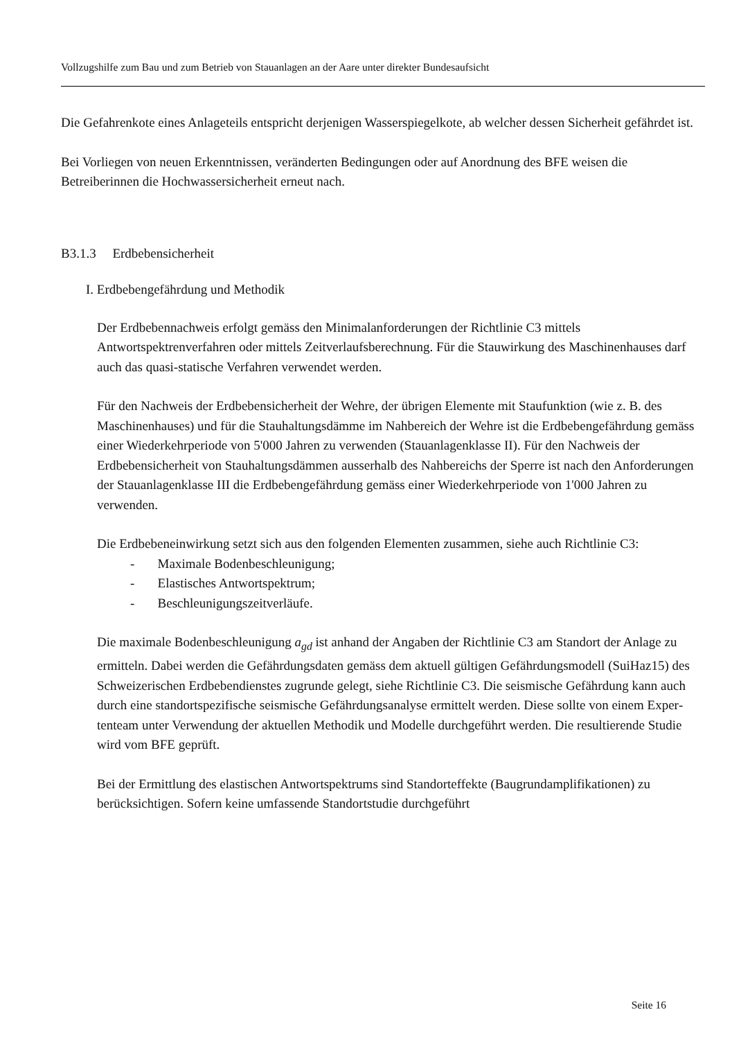Vollzugshilfe zum Bau und zum Betrieb von Stauanlagen an der Aare unter direkter Bundesaufsicht
Die Gefahrenkote eines Anlageteils entspricht derjenigen Wasserspiegelkote, ab welcher dessen Sicherheit gefährdet ist.
Bei Vorliegen von neuen Erkenntnissen, veränderten Bedingungen oder auf Anordnung des BFE weisen die Betreiberinnen die Hochwassersicherheit erneut nach.
B3.1.3 Erdbebensicherheit
I. Erdbebengefährdung und Methodik
Der Erdbebennachweis erfolgt gemäss den Minimalanforderungen der Richtlinie C3 mittels Antwortspektrenverfahren oder mittels Zeitverlaufsberechnung. Für die Stauwirkung des Maschinenhauses darf auch das quasi-statische Verfahren verwendet werden.
Für den Nachweis der Erdbebensicherheit der Wehre, der übrigen Elemente mit Staufunk­tion (wie z. B. des Maschinenhauses) und für die Stauhaltungsdämme im Nahbereich der Wehre ist die Erdbebengefährdung gemäss einer Wiederkehrperiode von 5'000 Jahren zu verwenden (Stauanlagenklasse II). Für den Nachweis der Erdbebensicherheit von Stauhal­tungsdämmen ausserhalb des Nahbereichs der Sperre ist nach den Anforderungen der Stau­anlagenklasse III die Erdbebengefährdung gemäss einer Wiederkehrperiode von 1'000 Jah­ren zu verwenden.
Die Erdbebeneinwirkung setzt sich aus den folgenden Elementen zusammen, siehe auch Richtlinie C3:
- Maximale Bodenbeschleunigung;
- Elastisches Antwortspektrum;
- Beschleunigungszeitverläufe.
Die maximale Bodenbeschleunigung a<sub>gd</sub> ist anhand der Angaben der Richtlinie C3 am Standort der Anlage zu ermitteln. Dabei werden die Gefährdungsdaten gemäss dem aktuell gültigen Gefährdungsmodell (SuiHaz15) des Schweizerischen Erdbebendienstes zugrunde gelegt, siehe Richtlinie C3. Die seismische Gefährdung kann auch durch eine standortspe­zifische seismische Gefährdungsanalyse ermittelt werden. Diese sollte von einem Exper­tenteam unter Verwendung der aktuellen Methodik und Modelle durchgeführt werden. Die resultierende Studie wird vom BFE geprüft.
Bei der Ermittlung des elastischen Antwortspektrums sind Standorteffekte (Baugrundamp­lifikationen) zu berücksichtigen. Sofern keine umfassende Standortstudie durchgeführt
Seite 16